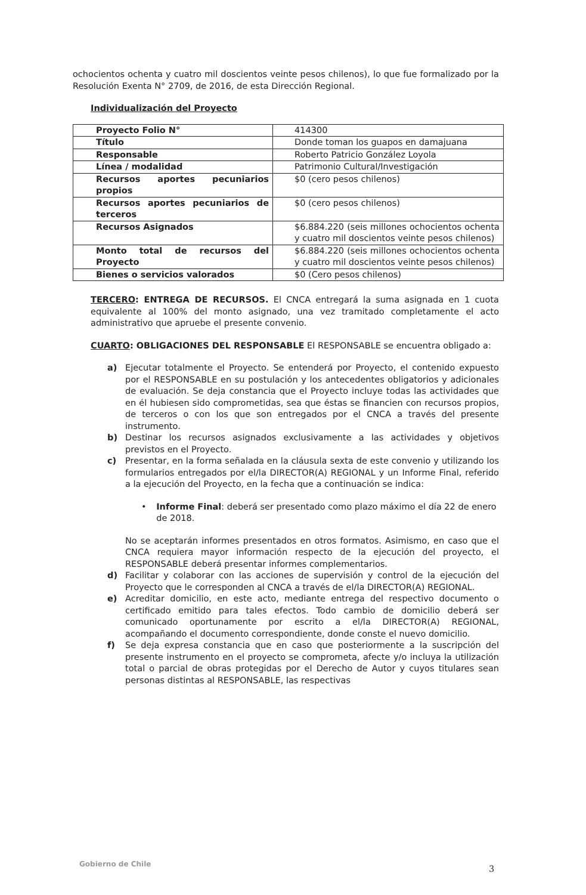ochocientos ochenta y cuatro mil doscientos veinte pesos chilenos), lo que fue formalizado por la Resolución Exenta N° 2709, de 2016, de esta Dirección Regional.
Individualización del Proyecto
| Proyecto Folio N° | 414300 |
| Título | Donde toman los guapos en damajuana |
| Responsable | Roberto Patricio González Loyola |
| Línea / modalidad | Patrimonio Cultural/Investigación |
| Recursos aportes pecuniarios propios | $0 (cero pesos chilenos) |
| Recursos aportes pecuniarios de terceros | $0 (cero pesos chilenos) |
| Recursos Asignados | $6.884.220 (seis millones ochocientos ochenta y cuatro mil doscientos veinte pesos chilenos) |
| Monto total de recursos del Proyecto | $6.884.220 (seis millones ochocientos ochenta y cuatro mil doscientos veinte pesos chilenos) |
| Bienes o servicios valorados | $0 (Cero pesos chilenos) |
TERCERO: ENTREGA DE RECURSOS. El CNCA entregará la suma asignada en 1 cuota equivalente al 100% del monto asignado, una vez tramitado completamente el acto administrativo que apruebe el presente convenio.
CUARTO: OBLIGACIONES DEL RESPONSABLE El RESPONSABLE se encuentra obligado a:
a) Ejecutar totalmente el Proyecto. Se entenderá por Proyecto, el contenido expuesto por el RESPONSABLE en su postulación y los antecedentes obligatorios y adicionales de evaluación. Se deja constancia que el Proyecto incluye todas las actividades que en él hubiesen sido comprometidas, sea que éstas se financien con recursos propios, de terceros o con los que son entregados por el CNCA a través del presente instrumento.
b) Destinar los recursos asignados exclusivamente a las actividades y objetivos previstos en el Proyecto.
c) Presentar, en la forma señalada en la cláusula sexta de este convenio y utilizando los formularios entregados por el/la DIRECTOR(A) REGIONAL y un Informe Final, referido a la ejecución del Proyecto, en la fecha que a continuación se indica:
• Informe Final: deberá ser presentado como plazo máximo el día 22 de enero de 2018.
No se aceptarán informes presentados en otros formatos. Asimismo, en caso que el CNCA requiera mayor información respecto de la ejecución del proyecto, el RESPONSABLE deberá presentar informes complementarios.
d) Facilitar y colaborar con las acciones de supervisión y control de la ejecución del Proyecto que le corresponden al CNCA a través de el/la DIRECTOR(A) REGIONAL.
e) Acreditar domicilio, en este acto, mediante entrega del respectivo documento o certificado emitido para tales efectos. Todo cambio de domicilio deberá ser comunicado oportunamente por escrito a el/la DIRECTOR(A) REGIONAL, acompañando el documento correspondiente, donde conste el nuevo domicilio.
f) Se deja expresa constancia que en caso que posteriormente a la suscripción del presente instrumento en el proyecto se comprometa, afecte y/o incluya la utilización total o parcial de obras protegidas por el Derecho de Autor y cuyos titulares sean personas distintas al RESPONSABLE, las respectivas
Gobierno de Chile
3